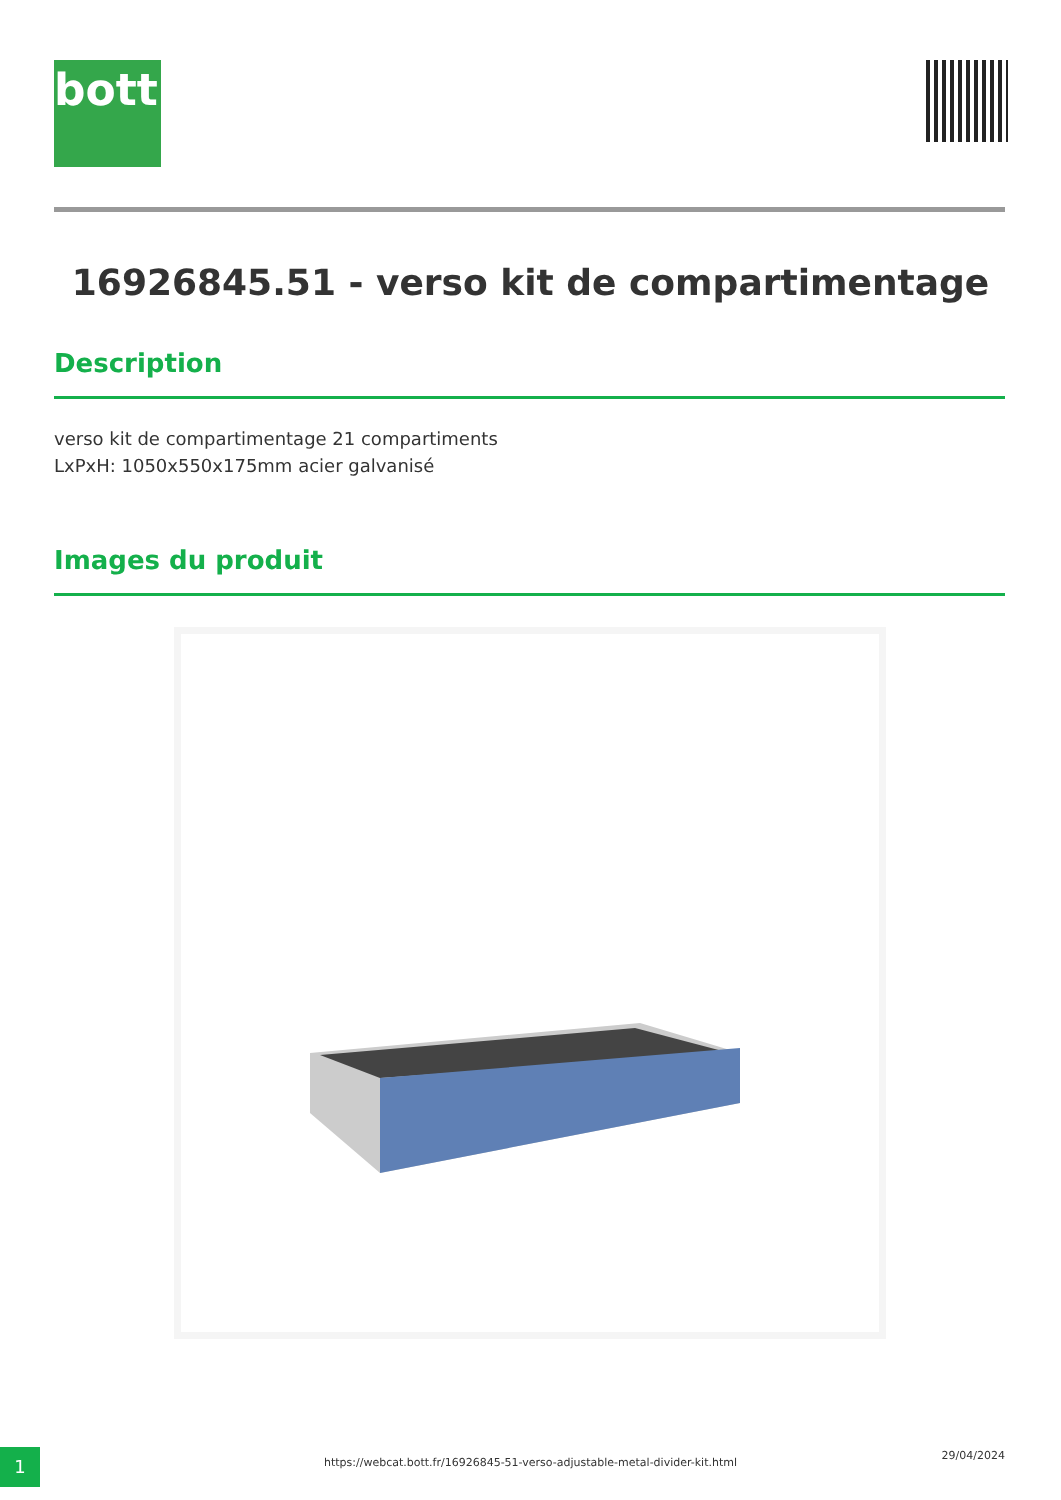bott
16926845.51 - verso kit de compartimentage
Description
verso kit de compartimentage 21 compartiments
LxPxH: 1050x550x175mm acier galvanisé
Images du produit
1 https://webcat.bott.fr/16926845-51-verso-adjustable-metal-divider-kit.html
29/04/2024